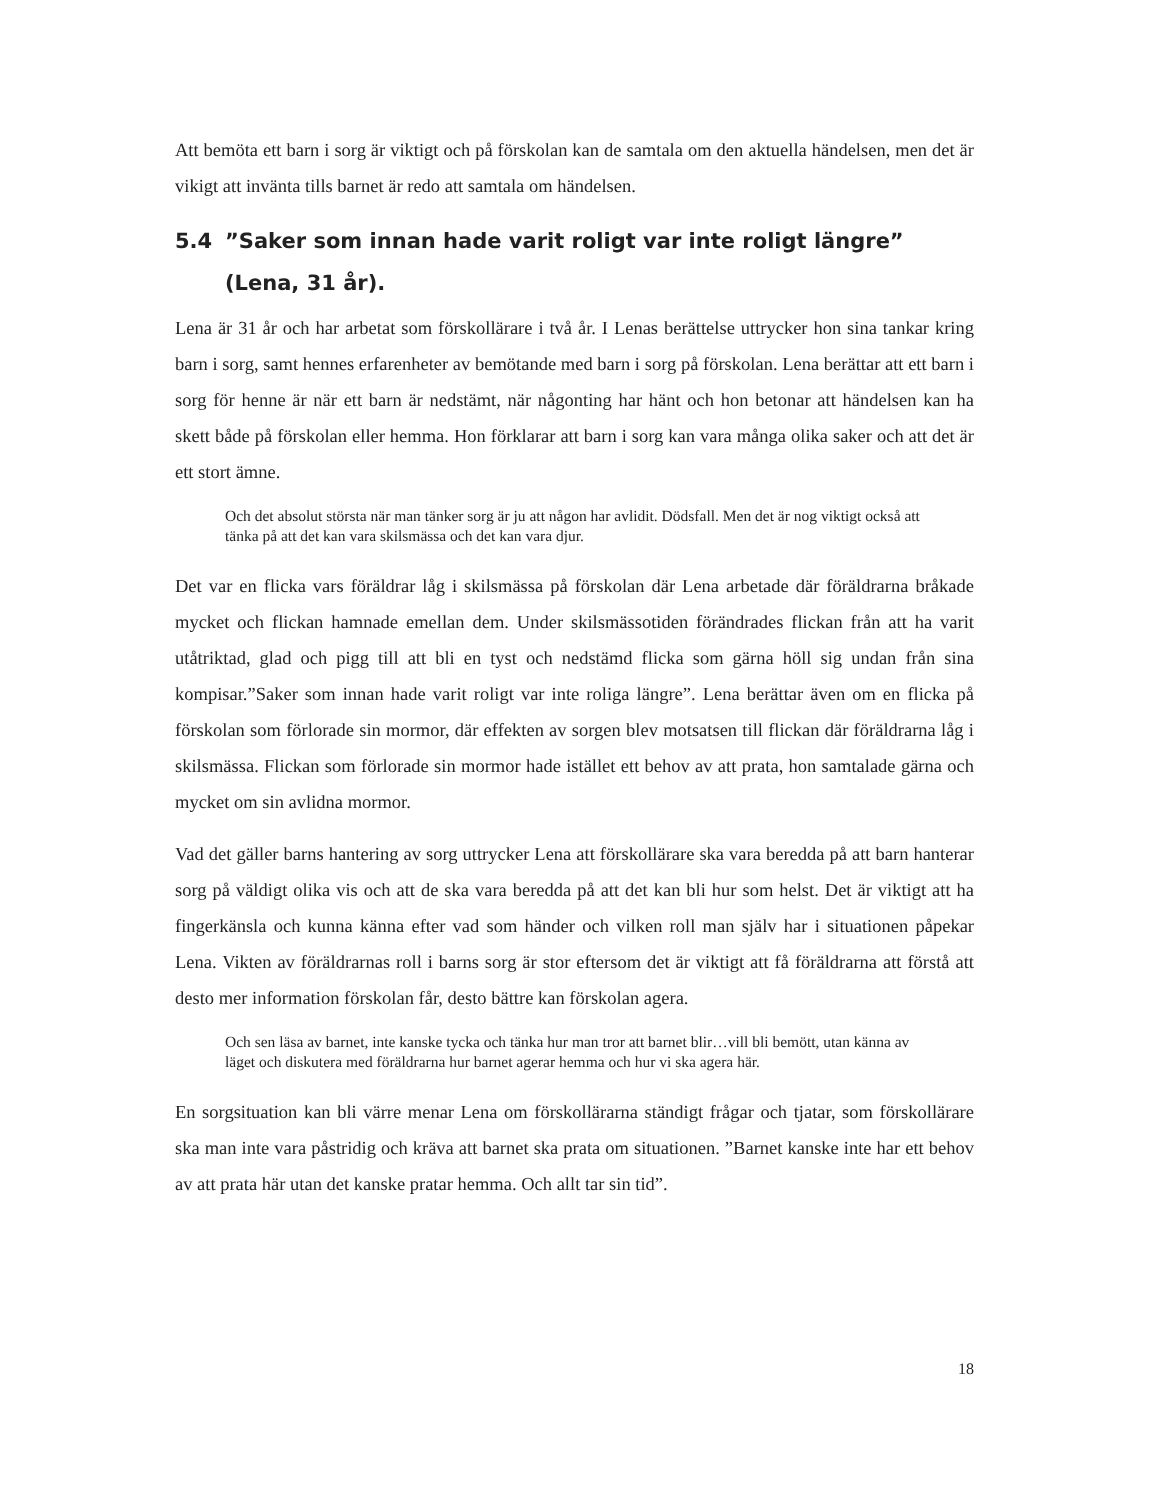Att bemöta ett barn i sorg är viktigt och på förskolan kan de samtala om den aktuella händelsen, men det är vikigt att invänta tills barnet är redo att samtala om händelsen.
5.4”Saker som innan hade varit roligt var inte roligt längre” (Lena, 31 år).
Lena är 31 år och har arbetat som förskollärare i två år. I Lenas berättelse uttrycker hon sina tankar kring barn i sorg, samt hennes erfarenheter av bemötande med barn i sorg på förskolan. Lena berättar att ett barn i sorg för henne är när ett barn är nedstämt, när någonting har hänt och hon betonar att händelsen kan ha skett både på förskolan eller hemma. Hon förklarar att barn i sorg kan vara många olika saker och att det är ett stort ämne.
Och det absolut största när man tänker sorg är ju att någon har avlidit. Dödsfall. Men det är nog viktigt också att tänka på att det kan vara skilsmässa och det kan vara djur.
Det var en flicka vars föräldrar låg i skilsmässa på förskolan där Lena arbetade där föräldrarna bråkade mycket och flickan hamnade emellan dem. Under skilsmässotiden förändrades flickan från att ha varit utåtriktad, glad och pigg till att bli en tyst och nedstämd flicka som gärna höll sig undan från sina kompisar.”Saker som innan hade varit roligt var inte roliga längre”. Lena berättar även om en flicka på förskolan som förlorade sin mormor, där effekten av sorgen blev motsatsen till flickan där föräldrarna låg i skilsmässa. Flickan som förlorade sin mormor hade istället ett behov av att prata, hon samtalade gärna och mycket om sin avlidna mormor.
Vad det gäller barns hantering av sorg uttrycker Lena att förskollärare ska vara beredda på att barn hanterar sorg på väldigt olika vis och att de ska vara beredda på att det kan bli hur som helst. Det är viktigt att ha fingerkänsla och kunna känna efter vad som händer och vilken roll man själv har i situationen påpekar Lena. Vikten av föräldrarnas roll i barns sorg är stor eftersom det är viktigt att få föräldrarna att förstå att desto mer information förskolan får, desto bättre kan förskolan agera.
Och sen läsa av barnet, inte kanske tycka och tänka hur man tror att barnet blir…vill bli bemött, utan känna av läget och diskutera med föräldrarna hur barnet agerar hemma och hur vi ska agera här.
En sorgsituation kan bli värre menar Lena om förskollärarna ständigt frågar och tjatar, som förskollärare ska man inte vara påstridig och kräva att barnet ska prata om situationen. ”Barnet kanske inte har ett behov av att prata här utan det kanske pratar hemma. Och allt tar sin tid”.
18